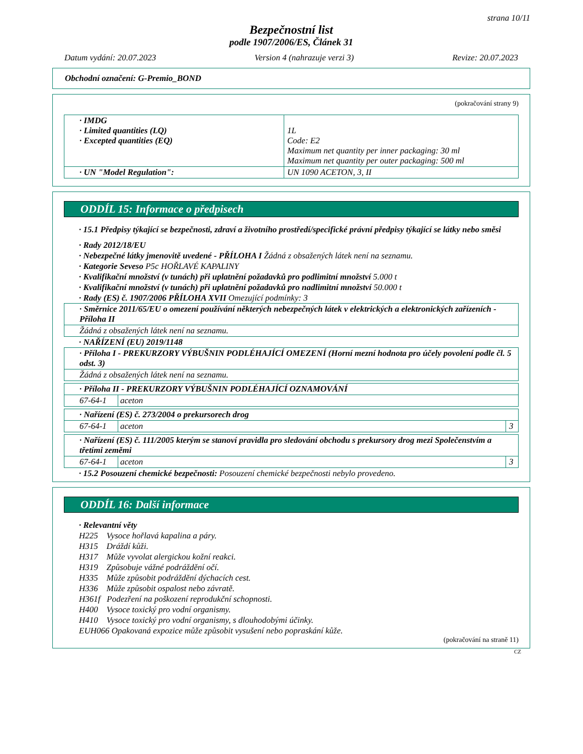strana 10/11
Bezpečnostní list
podle 1907/2006/ES, Článek 31
Datum vydání: 20.07.2023 Version 4 (nahrazuje verzi 3) Revize: 20.07.2023
Obchodní označení: G-Premio_BOND
(pokračování strany 9)
| · IMDG · Limited quantities (LQ) · Excepted quantities (EQ) | 1L Code: E2 Maximum net quantity per inner packaging: 30 ml Maximum net quantity per outer packaging: 500 ml |
| · UN "Model Regulation": | UN 1090 ACETON, 3, II |
ODDÍL 15: Informace o předpisech
· 15.1 Předpisy týkající se bezpečnosti, zdraví a životního prostředí/specifické právní předpisy týkající se látky nebo směsi
· Rady 2012/18/EU
· Nebezpečné látky jmenovitě uvedené - PŘÍLOHA I Žádná z obsažených látek není na seznamu.
· Kategorie Seveso P5c HOŘLAVÉ KAPALINY
· Kvalifikační množství (v tunách) při uplatnění požadavků pro podlimitní množství 5.000 t
· Kvalifikační množství (v tunách) při uplatnění požadavků pro nadlimitní množství 50.000 t
· Rady (ES) č. 1907/2006 PŘÍLOHA XVII Omezující podmínky: 3
| · Směrnice 2011/65/EU o omezení používání některých nebezpečných látek v elektrických a elektronických zařízeních - Příloha II |
| Žádná z obsažených látek není na seznamu. |
· NAŘÍZENÍ (EU) 2019/1148
| · Příloha I - PREKURZORY VÝBUŠNIN PODLÉHAJÍCÍ OMEZENÍ (Horní mezní hodnota pro účely povolení podle čl. 5 odst. 3) |
| Žádná z obsažených látek není na seznamu. |
| · Příloha II - PREKURZORY VÝBUŠNIN PODLÉHAJÍCÍ OZNAMOVÁNÍ | |
| 67-64-1 | aceton |
| · Nařízení (ES) č. 273/2004 o prekursorech drog | | |
| 67-64-1 | aceton | 3 |
| · Nařízení (ES) č. 111/2005 kterým se stanoví pravidla pro sledování obchodu s prekursory drog mezi Společenstvím a třetími zeměmi | | |
| 67-64-1 | aceton | 3 |
· 15.2 Posouzení chemické bezpečnosti: Posouzení chemické bezpečnosti nebylo provedeno.
ODDÍL 16: Další informace
· Relevantní věty
H225 Vysoce hořlavá kapalina a páry.
H315 Dráždí kůži.
H317 Může vyvolat alergickou kožní reakci.
H319 Způsobuje vážné podráždění očí.
H335 Může způsobit podráždění dýchacích cest.
H336 Může způsobit ospalost nebo závratě.
H361f Podezření na poškození reprodukční schopnosti.
H400 Vysoce toxický pro vodní organismy.
H410 Vysoce toxický pro vodní organismy, s dlouhodobými účinky.
EUH066 Opakovaná expozice může způsobit vysušení nebo popraskání kůže.
(pokračování na straně 11)
CZ